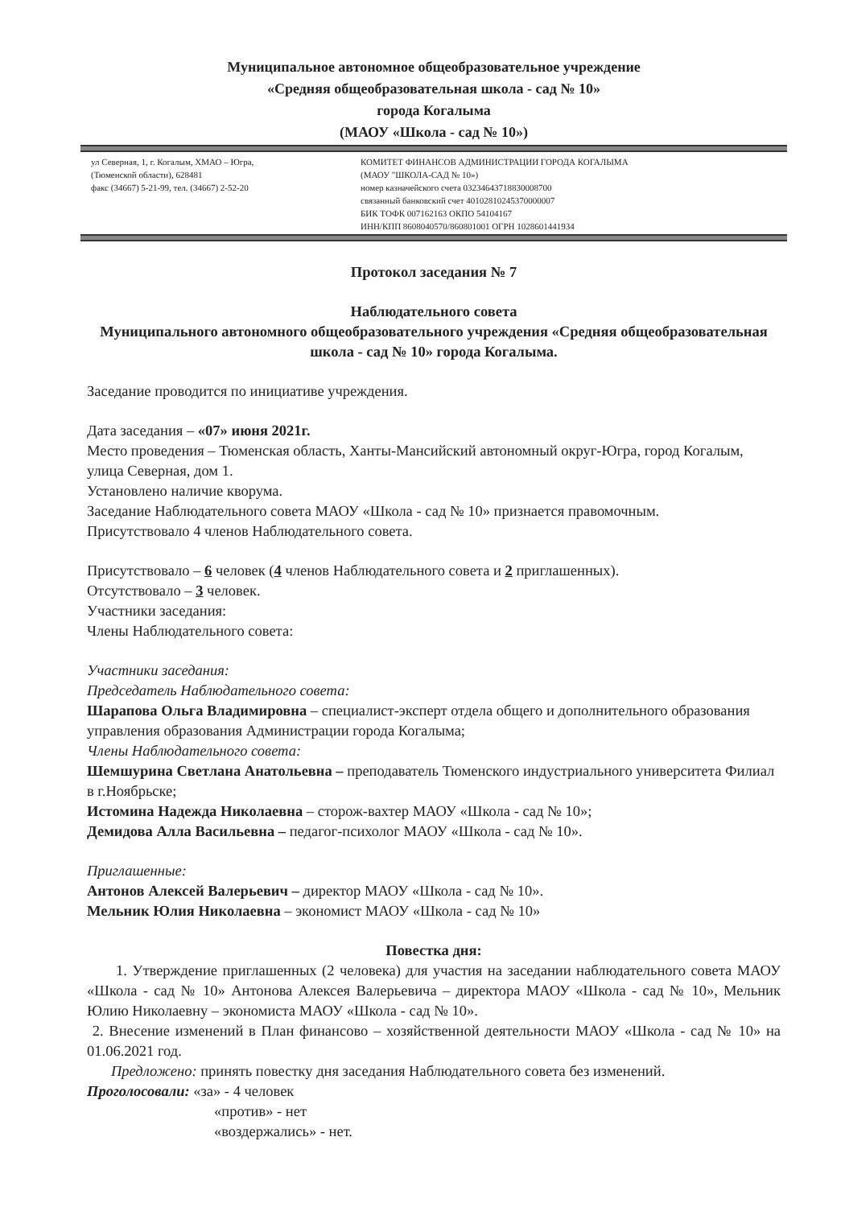Муниципальное автономное общеобразовательное учреждение
«Средняя общеобразовательная школа - сад № 10»
города Когалыма
(МАОУ «Школа - сад № 10»)
ул Северная, 1, г. Когалым, ХМАО – Югра,
(Тюменской области), 628481
факс (34667) 5-21-99, тел. (34667) 2-52-20
КОМИТЕТ ФИНАНСОВ АДМИНИСТРАЦИИ ГОРОДА КОГАЛЫМА
(МАОУ "ШКОЛА-САД № 10»)
номер казначейского счета 03234643718830008700
связанный банковский счет 40102810245370000007
БИК ТОФК 007162163 ОКПО 54104167
ИНН/КПП 8608040570/860801001 ОГРН 1028601441934
Протокол заседания № 7
Наблюдательного совета
Муниципального автономного общеобразовательного учреждения «Средняя общеобразовательная школа - сад № 10» города Когалыма.
Заседание проводится по инициативе учреждения.
Дата заседания – «07» июня 2021г.
Место проведения – Тюменская область, Ханты-Мансийский автономный округ-Югра, город Когалым, улица Северная, дом 1.
Установлено наличие кворума.
Заседание Наблюдательного совета МАОУ «Школа - сад № 10» признается правомочным.
Присутствовало 4 членов Наблюдательного совета.
Присутствовало – 6 человек (4 членов Наблюдательного совета и 2 приглашенных).
Отсутствовало – 3 человек.
Участники заседания:
Члены Наблюдательного совета:
Участники заседания:
Председатель Наблюдательного совета:
Шарапова Ольга Владимировна – специалист-эксперт отдела общего и дополнительного образования управления образования Администрации города Когалыма;
Члены Наблюдательного совета:
Шемшурина Светлана Анатольевна – преподаватель Тюменского индустриального университета Филиал в г.Ноябрьске;
Истомина Надежда Николаевна – сторож-вахтер МАОУ «Школа - сад № 10»;
Демидова Алла Васильевна – педагог-психолог МАОУ «Школа - сад № 10».
Приглашенные:
Антонов Алексей Валерьевич – директор МАОУ «Школа - сад № 10».
Мельник Юлия Николаевна – экономист МАОУ «Школа - сад № 10»
Повестка дня:
1. Утверждение приглашенных (2 человека) для участия на заседании наблюдательного совета МАОУ «Школа - сад № 10» Антонова Алексея Валерьевича – директора МАОУ «Школа - сад № 10», Мельник Юлию Николаевну – экономиста МАОУ «Школа - сад № 10».
2. Внесение изменений в План финансово – хозяйственной деятельности МАОУ «Школа - сад № 10» на 01.06.2021 год.
Предложено: принять повестку дня заседания Наблюдательного совета без изменений.
Проголосовали: «за» - 4 человек
«против» - нет
«воздержались» - нет.